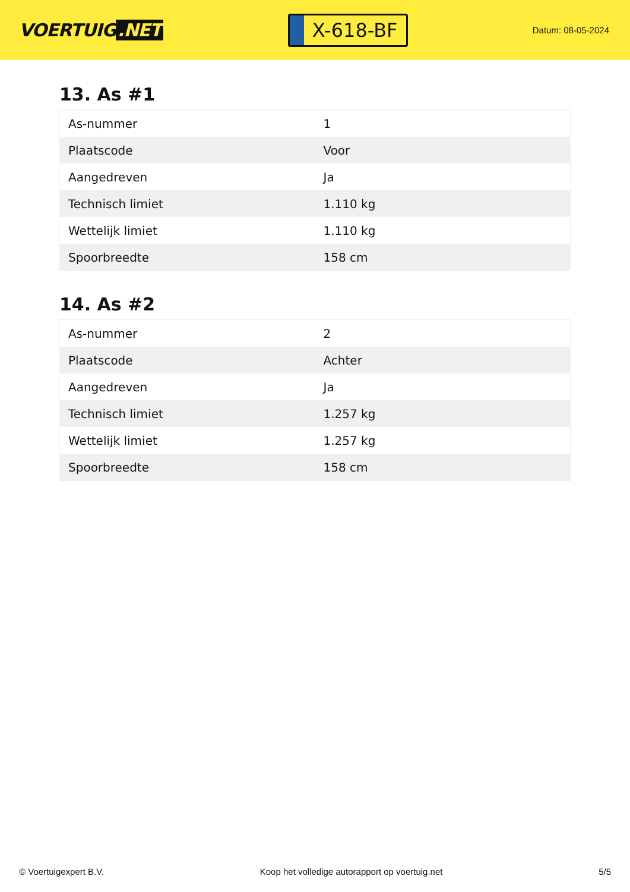VOERTUIG.NET
X-618-BF
Datum: 08-05-2024
13. As #1
| As-nummer | 1 |
| Plaatscode | Voor |
| Aangedreven | Ja |
| Technisch limiet | 1.110 kg |
| Wettelijk limiet | 1.110 kg |
| Spoorbreedte | 158 cm |
14. As #2
| As-nummer | 2 |
| Plaatscode | Achter |
| Aangedreven | Ja |
| Technisch limiet | 1.257 kg |
| Wettelijk limiet | 1.257 kg |
| Spoorbreedte | 158 cm |
© Voertuigexpert B.V. Koop het volledige autorapport op voertuig.net 5/5